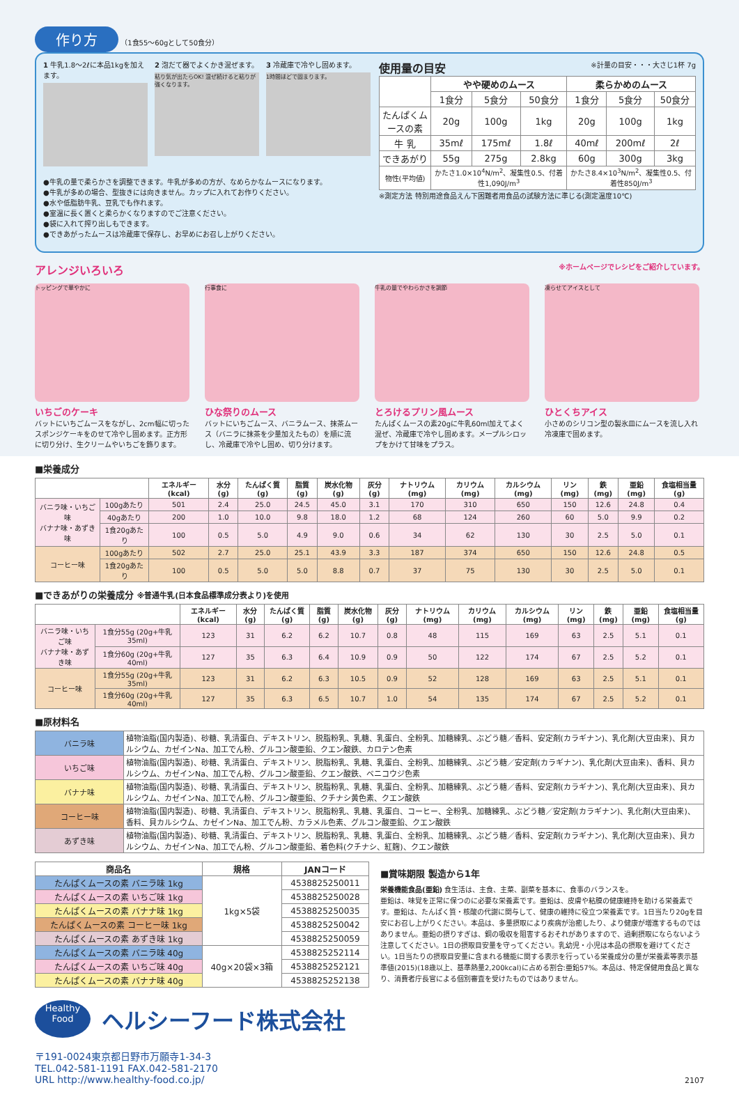作り方 （1食55～60gとして50食分）
1 牛乳1.8～2ℓに本品1kgを加えます。
2 泡だて器でよくかき混ぜます。
粘り気が出たらOK! 混ぜ続けると粘りが強くなります。
3 冷蔵庫で冷やし固めます。
1時間ほどで固まります。
●牛乳の量で柔らかさを調整できます。牛乳が多めの方が、なめらかなムースになります。
●牛乳が多めの場合、型抜きには向きません。カップに入れてお作りください。
●水や低脂肪牛乳、豆乳でも作れます。
●室温に長く置くと柔らかくなりますのでご注意ください。
●袋に入れて搾り出しもできます。
●できあがったムースは冷蔵庫で保存し、お早めにお召し上がりください。
使用量の目安 ※計量の目安・・・大さじ1杯 7g
| | やや硬めのムース | | | 柔らかめのムース | | |
| | 1食分 | 5食分 | 50食分 | 1食分 | 5食分 | 50食分 |
| たんぱくムースの素 | 20g | 100g | 1kg | 20g | 100g | 1kg |
| 牛 乳 | 35mℓ | 175mℓ | 1.8ℓ | 40mℓ | 200mℓ | 2ℓ |
| できあがり | 55g | 275g | 2.8kg | 60g | 300g | 3kg |
| 物性(平均値) | かたさ1.0×10<sup>4</sup>N/m<sup>2</sup>、凝集性0.5、付着性1,090J/m<sup>3</sup> | | | かたさ8.4×10<sup>3</sup>N/m<sup>2</sup>、凝集性0.5、付着性850J/m<sup>3</sup> | | |
※測定方法 特別用途食品えん下困難者用食品の試験方法に準じる(測定温度10℃)
アレンジいろいろ ※ホームページでレシピをご紹介しています。
トッピングで華やかに
いちごのケーキ
バットにいちごムースをながし、2cm幅に切ったスポンジケーキをのせて冷やし固めます。正方形に切り分け、生クリームやいちごを飾ります。
行事食に
ひな祭りのムース
バットにいちごムース、バニラムース、抹茶ムース（バニラに抹茶を少量加えたもの）を順に流し、冷蔵庫で冷やし固め、切り分けます。
牛乳の量でやわらかさを調節
とろけるプリン風ムース
たんぱくムースの素20gに牛乳60ml加えてよく混ぜ、冷蔵庫で冷やし固めます。メープルシロップをかけて甘味をプラス。
凍らせてアイスとして
ひとくちアイス
小さめのシリコン型の製氷皿にムースを流し入れ冷凍庫で固めます。
■栄養成分
| | | エネルギー(kcal) | 水分(g) | たんぱく質(g) | 脂質(g) | 炭水化物(g) | 灰分(g) | ナトリウム(mg) | カリウム(mg) | カルシウム(mg) | リン(mg) | 鉄(mg) | 亜鉛(mg) | 食塩相当量(g) |
| --- | --- | --- | --- | --- | --- | --- | --- | --- | --- | --- | --- | --- | --- | --- |
| バニラ味・いちご味 バナナ味・あずき味 | 100gあたり | 501 | 2.4 | 25.0 | 24.5 | 45.0 | 3.1 | 170 | 310 | 650 | 150 | 12.6 | 24.8 | 0.4 |
| | 40gあたり | 200 | 1.0 | 10.0 | 9.8 | 18.0 | 1.2 | 68 | 124 | 260 | 60 | 5.0 | 9.9 | 0.2 |
| | 1食20gあたり | 100 | 0.5 | 5.0 | 4.9 | 9.0 | 0.6 | 34 | 62 | 130 | 30 | 2.5 | 5.0 | 0.1 |
| コーヒー味 | 100gあたり | 502 | 2.7 | 25.0 | 25.1 | 43.9 | 3.3 | 187 | 374 | 650 | 150 | 12.6 | 24.8 | 0.5 |
| | 1食20gあたり | 100 | 0.5 | 5.0 | 5.0 | 8.8 | 0.7 | 37 | 75 | 130 | 30 | 2.5 | 5.0 | 0.1 |
■できあがりの栄養成分 ※普通牛乳(日本食品標準成分表より)を使用
| | | エネルギー(kcal) | 水分(g) | たんぱく質(g) | 脂質(g) | 炭水化物(g) | 灰分(g) | ナトリウム(mg) | カリウム(mg) | カルシウム(mg) | リン(mg) | 鉄(mg) | 亜鉛(mg) | 食塩相当量(g) |
| --- | --- | --- | --- | --- | --- | --- | --- | --- | --- | --- | --- | --- | --- | --- |
| バニラ味・いちご味 バナナ味・あずき味 | 1食分55g (20g+牛乳35ml) | 123 | 31 | 6.2 | 6.2 | 10.7 | 0.8 | 48 | 115 | 169 | 63 | 2.5 | 5.1 | 0.1 |
| | 1食分60g (20g+牛乳40ml) | 127 | 35 | 6.3 | 6.4 | 10.9 | 0.9 | 50 | 122 | 174 | 67 | 2.5 | 5.2 | 0.1 |
| コーヒー味 | 1食分55g (20g+牛乳35ml) | 123 | 31 | 6.2 | 6.3 | 10.5 | 0.9 | 52 | 128 | 169 | 63 | 2.5 | 5.1 | 0.1 |
| | 1食分60g (20g+牛乳40ml) | 127 | 35 | 6.3 | 6.5 | 10.7 | 1.0 | 54 | 135 | 174 | 67 | 2.5 | 5.2 | 0.1 |
■原材料名
| バニラ味 | 植物油脂(国内製造)、砂糖、乳清蛋白、デキストリン、脱脂粉乳、乳糖、乳蛋白、全粉乳、加糖練乳、ぶどう糖／香料、安定剤(カラギナン)、乳化剤(大豆由来)、貝カルシウム、カゼインNa、加工でん粉、グルコン酸亜鉛、クエン酸鉄、カロテン色素 |
| いちご味 | 植物油脂(国内製造)、砂糖、乳清蛋白、デキストリン、脱脂粉乳、乳糖、乳蛋白、全粉乳、加糖練乳、ぶどう糖／安定剤(カラギナン)、乳化剤(大豆由来)、香料、貝カルシウム、カゼインNa、加工でん粉、グルコン酸亜鉛、クエン酸鉄、ベニコウジ色素 |
| バナナ味 | 植物油脂(国内製造)、砂糖、乳清蛋白、デキストリン、脱脂粉乳、乳糖、乳蛋白、全粉乳、加糖練乳、ぶどう糖／香料、安定剤(カラギナン)、乳化剤(大豆由来)、貝カルシウム、カゼインNa、加工でん粉、グルコン酸亜鉛、クチナシ黄色素、クエン酸鉄 |
| コーヒー味 | 植物油脂(国内製造)、砂糖、乳清蛋白、デキストリン、脱脂粉乳、乳糖、乳蛋白、コーヒー、全粉乳、加糖練乳、ぶどう糖／安定剤(カラギナン)、乳化剤(大豆由来)、香料、貝カルシウム、カゼインNa、加工でん粉、カラメル色素、グルコン酸亜鉛、クエン酸鉄 |
| あずき味 | 植物油脂(国内製造)、砂糖、乳清蛋白、デキストリン、脱脂粉乳、乳糖、乳蛋白、全粉乳、加糖練乳、ぶどう糖／香料、安定剤(カラギナン)、乳化剤(大豆由来)、貝カルシウム、カゼインNa、加工でん粉、グルコン酸亜鉛、着色料(クチナシ、紅麹)、クエン酸鉄 |
| 商品名 | 規格 | JANコード |
| --- | --- | --- |
| たんぱくムースの素 バニラ味 1kg | 1kg×5袋 | 4538825250011 |
| たんぱくムースの素 いちご味 1kg | | 4538825250028 |
| たんぱくムースの素 バナナ味 1kg | | 4538825250035 |
| たんぱくムースの素 コーヒー味 1kg | | 4538825250042 |
| たんぱくムースの素 あずき味 1kg | | 4538825250059 |
| たんぱくムースの素 バニラ味 40g | 40g×20袋×3箱 | 4538825252114 |
| たんぱくムースの素 いちご味 40g | | 4538825252121 |
| たんぱくムースの素 バナナ味 40g | | 4538825252138 |
■賞味期限 製造から1年
栄養機能食品(亜鉛) 食生活は、主食、主菜、副菜を基本に、食事のバランスを。
亜鉛は、味覚を正常に保つのに必要な栄養素です。亜鉛は、皮膚や粘膜の健康維持を助ける栄養素です。亜鉛は、たんぱく質・核酸の代謝に関与して、健康の維持に役立つ栄養素です。1日当たり20gを目安にお召し上がりください。本品は、多量摂取により疾病が治癒したり、より健康が増進するものではありません。亜鉛の摂りすぎは、銅の吸収を阻害するおそれがありますので、過剰摂取にならないよう注意してください。1日の摂取目安量を守ってください。乳幼児・小児は本品の摂取を避けてください。1日当たりの摂取目安量に含まれる機能に関する表示を行っている栄養成分の量が栄養素等表示基準値(2015)(18歳以上、基準熱量2,200kcal)に占める割合:亜鉛57%。本品は、特定保健用食品と異なり、消費者庁長官による個別審査を受けたものではありません。
Healthy Food
ヘルシーフード株式会社
〒191-0024東京都日野市万願寺1-34-3
TEL.042-581-1191 FAX.042-581-2170
URL http://www.healthy-food.co.jp/
2107